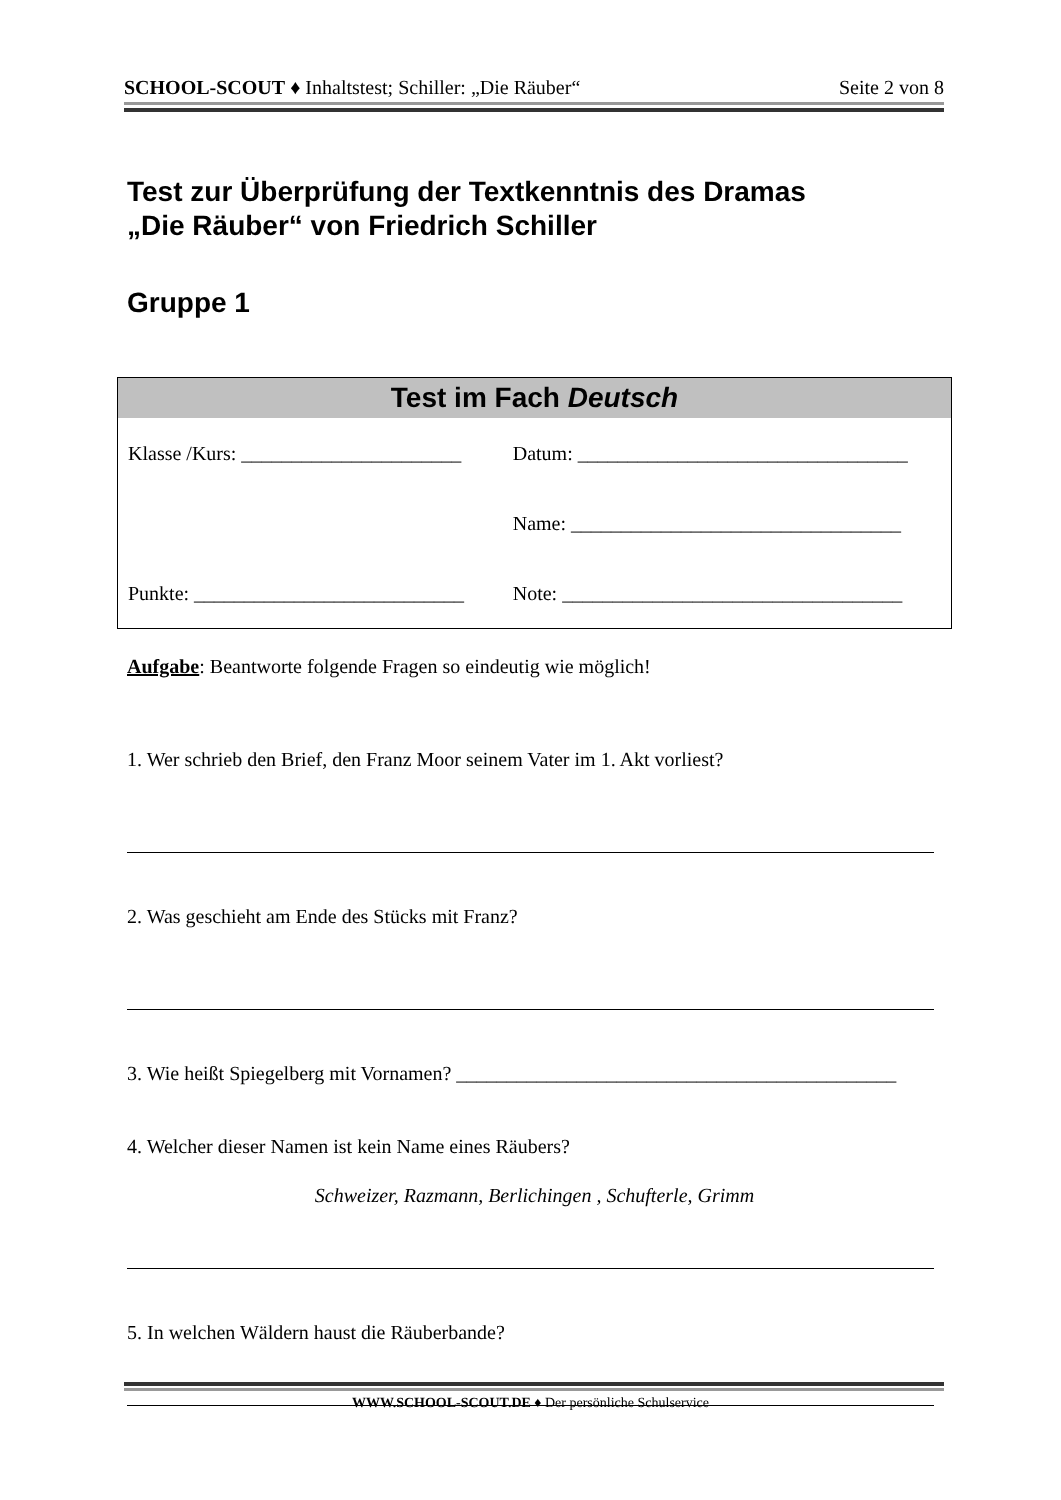SCHOOL-SCOUT ♦ Inhaltstest; Schiller: „Die Räuber“Seite 2 von 8
Test zur Überprüfung der Textkenntnis des Dramas
„Die Räuber“ von Friedrich Schiller
Gruppe 1
| Test im Fach Deutsch | |
| --- | --- |
| Klasse /Kurs: ______________________ | Datum: _________________________________ |
| | Name: _________________________________ |
| Punkte: ___________________________ | Note: __________________________________ |
Aufgabe: Beantworte folgende Fragen so eindeutig wie möglich!
1. Wer schrieb den Brief, den Franz Moor seinem Vater im 1. Akt vorliest?
2. Was geschieht am Ende des Stücks mit Franz?
3. Wie heißt Spiegelberg mit Vornamen? ____________________________________________
4. Welcher dieser Namen ist kein Name eines Räubers?
Schweizer, Razmann, Berlichingen , Schufterle, Grimm
5. In welchen Wäldern haust die Räuberbande?
WWW.SCHOOL-SCOUT.DE ♦ Der persönliche Schulservice